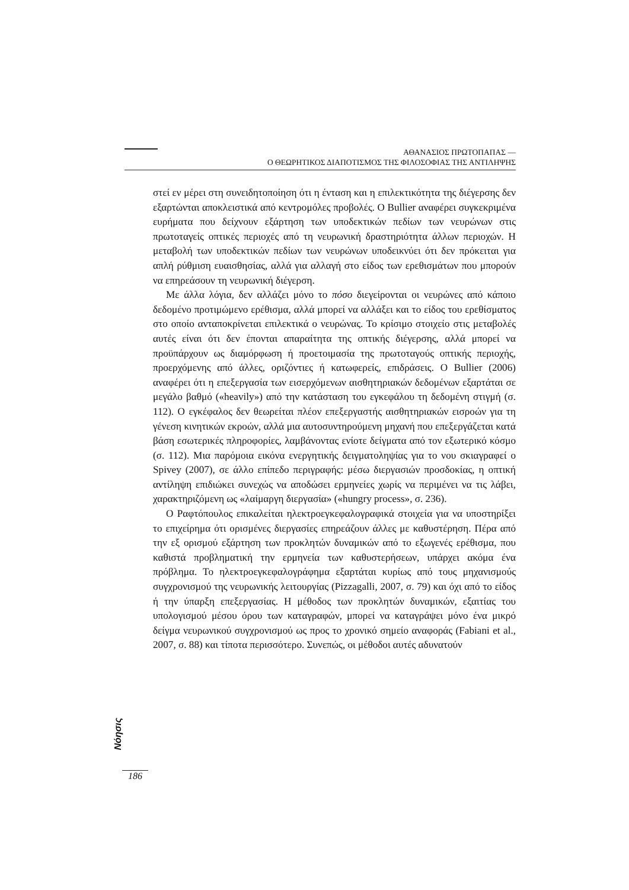ΑΘΑΝΑΣΙΟΣ ΠΡΩΤΟΠΑΠΑΣ —
Ο ΘΕΩΡΗΤΙΚΟΣ ΔΙΑΠΟΤΙΣΜΟΣ ΤΗΣ ΦΙΛΟΣΟΦΙΑΣ ΤΗΣ ΑΝΤΙΛΗΨΗΣ
στεί εν μέρει στη συνειδητοποίηση ότι η ένταση και η επιλεκτικότητα της διέγερσης δεν εξαρτώνται αποκλειστικά από κεντρομόλες προβολές. Ο Bullier αναφέρει συγκεκριμένα ευρήματα που δείχνουν εξάρτηση των υποδεκτικών πεδίων των νευρώνων στις πρωτοταγείς οπτικές περιοχές από τη νευρωνική δραστηριότητα άλλων περιοχών. Η μεταβολή των υποδεκτικών πεδίων των νευρώνων υποδεικνύει ότι δεν πρόκειται για απλή ρύθμιση ευαισθησίας, αλλά για αλλαγή στο είδος των ερεθισμάτων που μπορούν να επηρεάσουν τη νευρωνική διέγερση.
Με άλλα λόγια, δεν αλλάζει μόνο το πόσο διεγείρονται οι νευρώνες από κάποιο δεδομένο προτιμώμενο ερέθισμα, αλλά μπορεί να αλλάξει και το είδος του ερεθίσματος στο οποίο ανταποκρίνεται επιλεκτικά ο νευρώνας. Το κρίσιμο στοιχείο στις μεταβολές αυτές είναι ότι δεν έπονται απαραίτητα της οπτικής διέγερσης, αλλά μπορεί να προϋπάρχουν ως διαμόρφωση ή προετοιμασία της πρωτοταγούς οπτικής περιοχής, προερχόμενης από άλλες, οριζόντιες ή κατωφερείς, επιδράσεις. Ο Bullier (2006) αναφέρει ότι η επεξεργασία των εισερχόμενων αισθητηριακών δεδομένων εξαρτάται σε μεγάλο βαθμό («heavily») από την κατάσταση του εγκεφάλου τη δεδομένη στιγμή (σ. 112). Ο εγκέφαλος δεν θεωρείται πλέον επεξεργαστής αισθητηριακών εισροών για τη γένεση κινητικών εκροών, αλλά μια αυτοσυντηρούμενη μηχανή που επεξεργάζεται κατά βάση εσωτερικές πληροφορίες, λαμβάνοντας ενίοτε δείγματα από τον εξωτερικό κόσμο (σ. 112). Μια παρόμοια εικόνα ενεργητικής δειγματοληψίας για το νου σκιαγραφεί ο Spivey (2007), σε άλλο επίπεδο περιγραφής: μέσω διεργασιών προσδοκίας, η οπτική αντίληψη επιδιώκει συνεχώς να αποδώσει ερμηνείες χωρίς να περιμένει να τις λάβει, χαρακτηριζόμενη ως «λαίμαργη διεργασία» («hungry process», σ. 236).
Ο Ραφτόπουλος επικαλείται ηλεκτροεγκεφαλογραφικά στοιχεία για να υποστηρίξει το επιχείρημα ότι ορισμένες διεργασίες επηρεάζουν άλλες με καθυστέρηση. Πέρα από την εξ ορισμού εξάρτηση των προκλητών δυναμικών από το εξωγενές ερέθισμα, που καθιστά προβληματική την ερμηνεία των καθυστερήσεων, υπάρχει ακόμα ένα πρόβλημα. Το ηλεκτροεγκεφαλογράφημα εξαρτάται κυρίως από τους μηχανισμούς συγχρονισμού της νευρωνικής λειτουργίας (Pizzagalli, 2007, σ. 79) και όχι από το είδος ή την ύπαρξη επεξεργασίας. Η μέθοδος των προκλητών δυναμικών, εξαιτίας του υπολογισμού μέσου όρου των καταγραφών, μπορεί να καταγράψει μόνο ένα μικρό δείγμα νευρωνικού συγχρονισμού ως προς το χρονικό σημείο αναφοράς (Fabiani et al., 2007, σ. 88) και τίποτα περισσότερο. Συνεπώς, οι μέθοδοι αυτές αδυνατούν
Nόησις
186